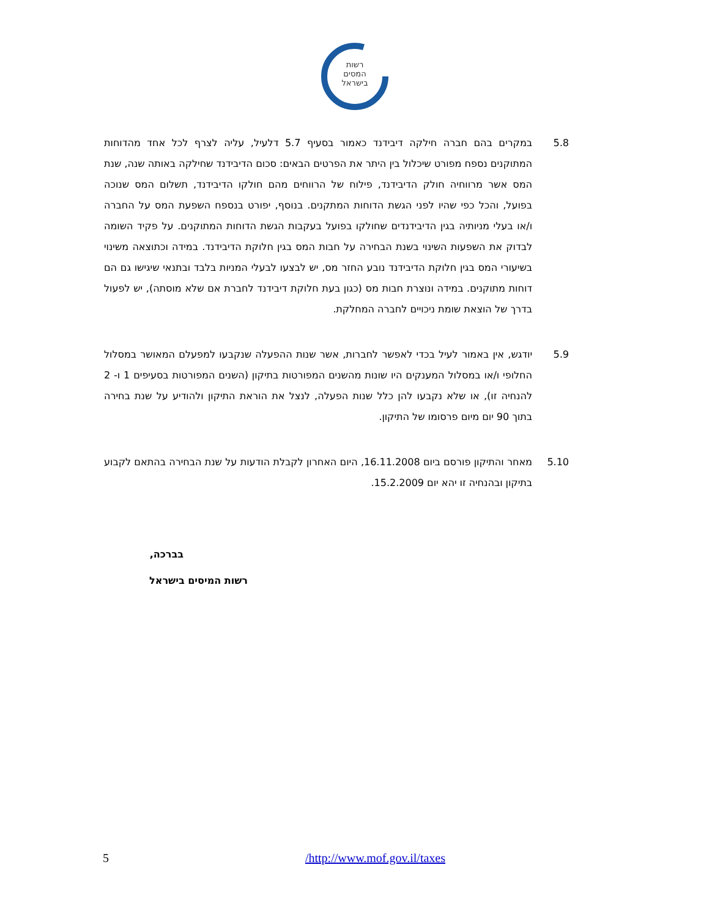רשות
המסים
בישראל
5.8 במקרים בהם חברה חילקה דיבידנד כאמור בסעיף 5.7 דלעיל, עליה לצרף לכל אחד מהדוחות המתוקנים נספח מפורט שיכלול בין היתר את הפרטים הבאים: סכום הדיבידנד שחילקה באותה שנה, שנת המס אשר מרווחיה חולק הדיבידנד, פילוח של הרווחים מהם חולקו הדיבידנד, תשלום המס שנוכה בפועל, והכל כפי שהיו לפני הגשת הדוחות המתקנים. בנוסף, יפורט בנספח השפעת המס על החברה ו/או בעלי מניותיה בגין הדיבידנדים שחולקו בפועל בעקבות הגשת הדוחות המתוקנים. על פקיד השומה לבדוק את השפעות השינוי בשנת הבחירה על חבות המס בגין חלוקת הדיבידנד. במידה וכתוצאה משינוי בשיעורי המס בגין חלוקת הדיבידנד נובע החזר מס, יש לבצעו לבעלי המניות בלבד ובתנאי שיגישו גם הם דוחות מתוקנים. במידה ונוצרת חבות מס (כגון בעת חלוקת דיבידנד לחברת אם שלא מוסתה), יש לפעול בדרך של הוצאת שומת ניכויים לחברה המחלקת.
5.9 יודגש, אין באמור לעיל בכדי לאפשר לחברות, אשר שנות ההפעלה שנקבעו למפעלם המאושר במסלול החלופי ו/או במסלול המענקים היו שונות מהשנים המפורטות בתיקון (השנים המפורטות בסעיפים 1 ו- 2 להנחיה זו), או שלא נקבעו להן כלל שנות הפעלה, לנצל את הוראת התיקון ולהודיע על שנת בחירה בתוך 90 יום מיום פרסומו של התיקון.
5.10 מאחר והתיקון פורסם ביום 16.11.2008, היום האחרון לקבלת הודעות על שנת הבחירה בהתאם לקבוע בתיקון ובהנחיה זו יהא יום 15.2.2009.
בברכה,
רשות המיסים בישראל
5 /http://www.mof.gov.il/taxes